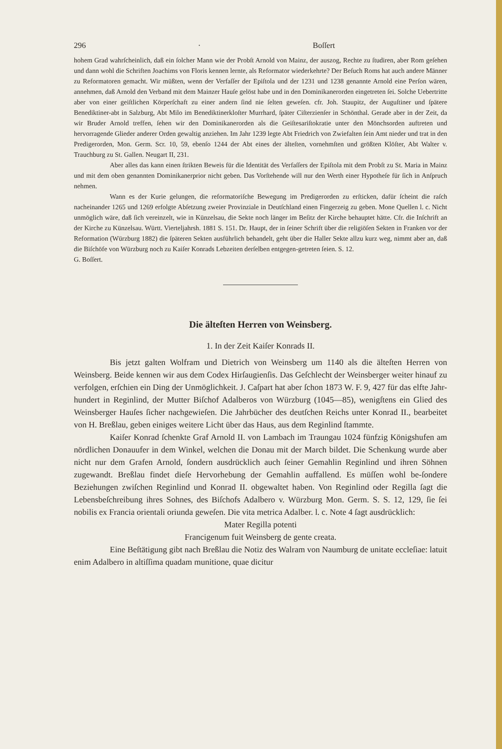296 · Boſſert
hohem Grad wahrſcheinlich, daß ein ſolcher Mann wie der Probſt Arnold von Mainz, der auszog, Rechte zu ſtudiren, aber Rom geſehen und dann wohl die Schriften Joachims von Floris kennen lernte, als Reformator wiederkehrte? Der Beſuch Roms hat auch andere Männer zu Reformatoren gemacht. Wir müßten, wenn der Verfaſſer der Epiſtola und der 1231 und 1238 genannte Arnold eine Perſon wären, annehmen, daß Arnold den Verband mit dem Mainzer Hauſe gelöst habe und in den Dominikanerorden eingetreten ſei. Solche Uebertritte aber von einer geiſtlichen Körperſchaft zu einer andern ſind nie ſelten geweſen. cfr. Joh. Staupitz, der Auguſtiner und ſpätere Benediktiner-abt in Salzburg, Abt Milo im Benediktinerkloſter Murrhard, ſpäter Ciſterzienſer in Schönthal. Gerade aber in der Zeit, da wir Bruder Arnold treffen, ſehen wir den Dominikanerorden als die Geiſtesariſtokratie unter den Mönchsorden auftreten und hervorragende Glieder anderer Orden gewaltig anziehen. Im Jahr 1239 legte Abt Friedrich von Zwiefalten ſein Amt nieder und trat in den Predigerorden, Mon. Germ. Scr. 10, 59, ebenſo 1244 der Abt eines der älteſten, vornehmſten und größten Klöſter, Abt Walter v. Trauchburg zu St. Gallen. Neugart II, 231.
Aber alles das kann einen ſtrikten Beweis für die Identität des Verfaſſers der Epiſtola mit dem Probſt zu St. Maria in Mainz und mit dem oben genannten Dominikanerprior nicht geben. Das Vorſtehende will nur den Werth einer Hypotheſe für ſich in Anſpruch nehmen.
Wann es der Kurie gelungen, die reformatoriſche Bewegung im Predigerorden zu erſticken, dafür ſcheint die raſch nacheinander 1265 und 1269 erfolgte Abſetzung zweier Provinziale in Deutſchland einen Fingerzeig zu geben. Mone Quellen l. c. Nicht unmöglich wäre, daß ſich vereinzelt, wie in Künzelsau, die Sekte noch länger im Beſitz der Kirche behauptet hätte. Cfr. die Inſchrift an der Kirche zu Künzelsau. Württ. Vierteljahrsh. 1881 S. 151. Dr. Haupt, der in ſeiner Schrift über die religiöſen Sekten in Franken vor der Reformation (Würzburg 1882) die ſpäteren Sekten ausführlich behandelt, geht über die Haller Sekte allzu kurz weg, nimmt aber an, daß die Biſchöfe von Würzburg noch zu Kaiſer Konrads Lebzeiten derſelben entgegen-getreten ſeien. S. 12.
G. Boſſert.
Die älteſten Herren von Weinsberg.
1. In der Zeit Kaiſer Konrads II.
Bis jetzt galten Wolfram und Dietrich von Weinsberg um 1140 als die älteſten Herren von Weinsberg. Beide kennen wir aus dem Codex Hirſaugienſis. Das Geſchlecht der Weinsberger weiter hinauf zu verfolgen, erſchien ein Ding der Unmöglichkeit. J. Caſpart hat aber ſchon 1873 W. F. 9, 427 für das elfte Jahr-hundert in Reginlind, der Mutter Biſchof Adalberos von Würzburg (1045—85), wenigſtens ein Glied des Weinsberger Hauſes ſicher nachgewieſen. Die Jahrbücher des deutſchen Reichs unter Konrad II., bearbeitet von H. Breßlau, geben einiges weitere Licht über das Haus, aus dem Reginlind ſtammte.
Kaiſer Konrad ſchenkte Graf Arnold II. von Lambach im Traungau 1024 fünfzig Königshufen am nördlichen Donauufer in dem Winkel, welchen die Donau mit der March bildet. Die Schenkung wurde aber nicht nur dem Grafen Arnold, ſondern ausdrücklich auch ſeiner Gemahlin Reginlind und ihren Söhnen zugewandt. Breßlau findet dieſe Hervorhebung der Gemahlin auffallend. Es müſſen wohl be-ſondere Beziehungen zwiſchen Reginlind und Konrad II. obgewaltet haben. Von Reginlind oder Regilla ſagt die Lebensbeſchreibung ihres Sohnes, des Biſchofs Adalbero v. Würzburg Mon. Germ. S. S. 12, 129, ſie ſei nobilis ex Francia orientali oriunda geweſen. Die vita metrica Adalber. l. c. Note 4 ſagt ausdrücklich:
Mater Regilla potenti
Francigenum fuit Weinsberg de gente creata.
Eine Beſtätigung gibt nach Breßlau die Notiz des Walram von Naumburg de unitate eccleſiae: latuit enim Adalbero in altiſſima quadam munitione, quae dicitur